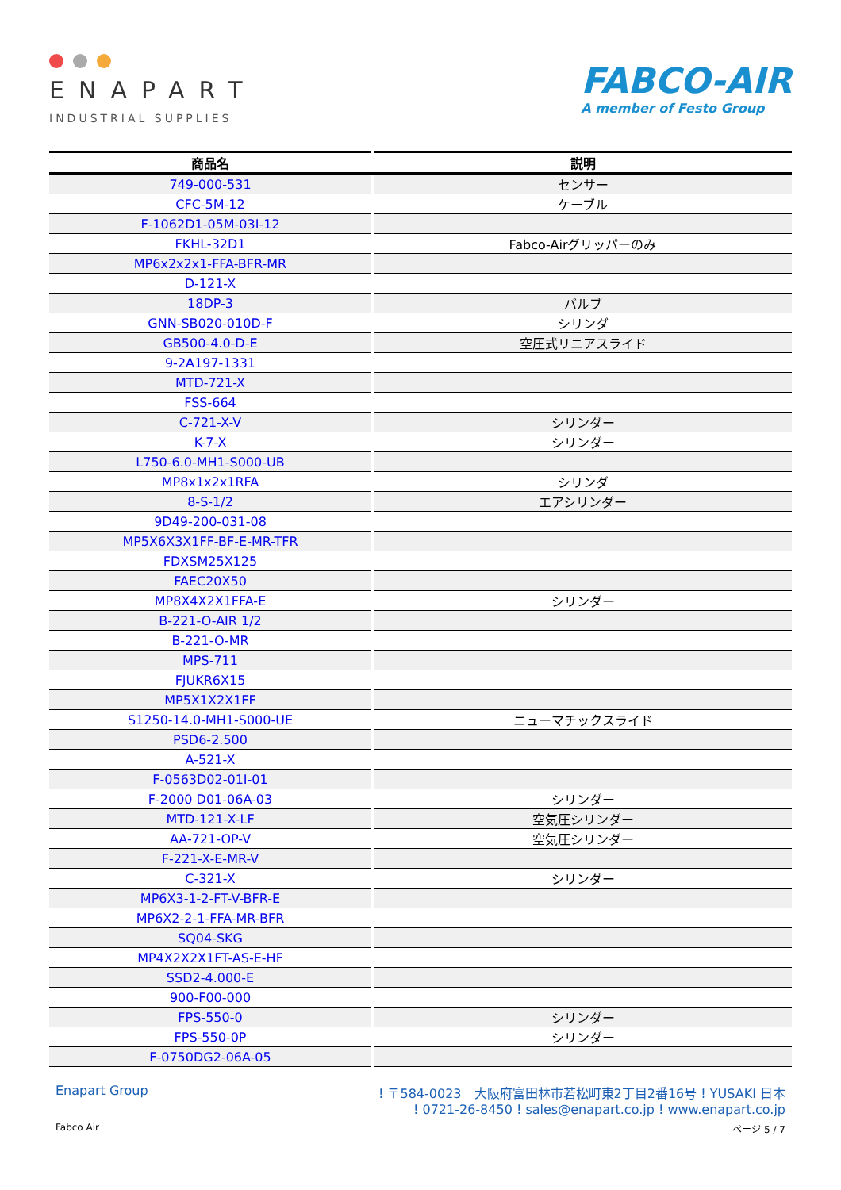ENAPART
INDUSTRIAL SUPPLIES
FABCO-AIR
A member of Festo Group
| 商品名 | 説明 |
| --- | --- |
| 749-000-531 | センサー |
| CFC-5M-12 | ケーブル |
| F-1062D1-05M-03I-12 | |
| FKHL-32D1 | Fabco-Airグリッパーのみ |
| MP6x2x2x1-FFA-BFR-MR | |
| D-121-X | |
| 18DP-3 | バルブ |
| GNN-SB020-010D-F | シリンダ |
| GB500-4.0-D-E | 空圧式リニアスライド |
| 9-2A197-1331 | |
| MTD-721-X | |
| FSS-664 | |
| C-721-X-V | シリンダー |
| K-7-X | シリンダー |
| L750-6.0-MH1-S000-UB | |
| MP8x1x2x1RFA | シリンダ |
| 8-S-1/2 | エアシリンダー |
| 9D49-200-031-08 | |
| MP5X6X3X1FF-BF-E-MR-TFR | |
| FDXSM25X125 | |
| FAEC20X50 | |
| MP8X4X2X1FFA-E | シリンダー |
| B-221-O-AIR 1/2 | |
| B-221-O-MR | |
| MPS-711 | |
| FJUKR6X15 | |
| MP5X1X2X1FF | |
| S1250-14.0-MH1-S000-UE | ニューマチックスライド |
| PSD6-2.500 | |
| A-521-X | |
| F-0563D02-01I-01 | |
| F-2000 D01-06A-03 | シリンダー |
| MTD-121-X-LF | 空気圧シリンダー |
| AA-721-OP-V | 空気圧シリンダー |
| F-221-X-E-MR-V | |
| C-321-X | シリンダー |
| MP6X3-1-2-FT-V-BFR-E | |
| MP6X2-2-1-FFA-MR-BFR | |
| SQ04-SKG | |
| MP4X2X2X1FT-AS-E-HF | |
| SSD2-4.000-E | |
| 900-F00-000 | |
| FPS-550-0 | シリンダー |
| FPS-550-0P | シリンダー |
| F-0750DG2-06A-05 | |
Enapart Group ! 〒584-0023　大阪府富田林市若松町東2丁目2番16号 ! YUSAKI 日本
! 0721-26-8450 ! sales@enapart.co.jp ! www.enapart.co.jp
Fabco Air ページ 5 / 7